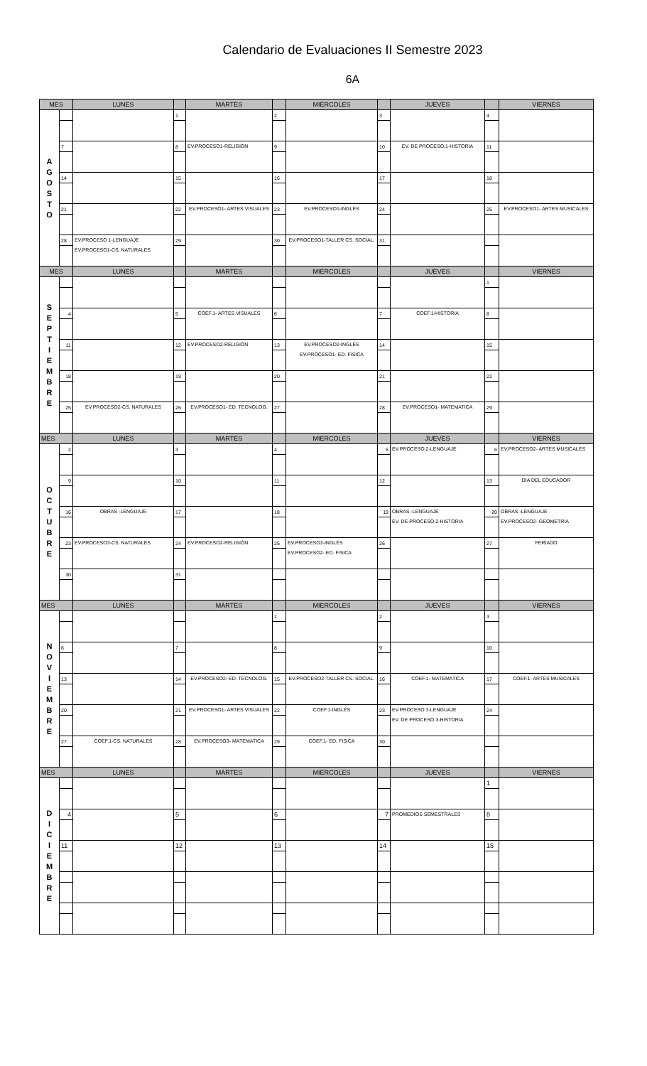Calendario de Evaluaciones II Semestre 2023
6A
| MES | | LUNES | | MARTES | | MIERCOLES | | JUEVES | | VIERNES |
| --- | --- | --- | --- | --- | --- | --- | --- | --- | --- | --- |
| A G O S T O | | | 1 | | 2 | | 3 | | 4 | |
| | 7 | | 8 | EV.PROCESO1-RELIGIÓN | 9 | | 10 | EV. DE PROCESO.1-HISTORIA | 11 | |
| | 14 | | 15 | | 16 | | 17 | | 18 | |
| | 21 | | 22 | EV.PROCESO1- ARTES VISUALES | 23 | EV.PROCESO1-INGLÉS | 24 | | 25 | EV.PROCESO1- ARTES MUSICALES |
| | 28 | EV.PROCESO 1-LENGUAJE EV.PROCESO1-CS. NATURALES | 29 | | 30 | EV.PROCESO1-TALLER CS. SOCIAL. | 31 | | | |
| MES | | LUNES | | MARTES | | MIERCOLES | | JUEVES | | VIERNES |
| S E P T I E M B R E | | | | | | | | | 1 | |
| | 4 | | 5 | COEF.1- ARTES VISUALES | 6 | | 7 | COEF.1-HISTORIA | 8 | |
| | 11 | | 12 | EV.PROCESO2-RELIGIÓN | 13 | EV.PROCESO2-INGLÉS EV.PROCESO1- ED. FISICA | 14 | | 15 | |
| | 18 | | 19 | | 20 | | 21 | | 22 | |
| | 25 | EV.PROCESO2-CS. NATURALES | 26 | EV.PROCESO1- ED. TECNOLOG. | 27 | | 28 | EV.PROCESO1- MATEMATICA | 29 | |
| MES | | LUNES | | MARTES | | MIERCOLES | | JUEVES | | VIERNES |
| O C T U B R E | 2 | | 3 | | 4 | | 5 | EV.PROCESO 2-LENGUAJE | 6 | EV.PROCESO2- ARTES MUSICALES |
| | 9 | | 10 | | 11 | | 12 | | 13 | DÍA DEL EDUCADOR |
| | 16 | OBRAS -LENGUAJE | 17 | | 18 | | 19 | OBRAS -LENGUAJE EV. DE PROCESO.2-HISTORIA | 20 | OBRAS -LENGUAJE EV.PROCESO2- GEOMETRÍA |
| | 23 | EV.PROCESO3-CS. NATURALES | 24 | EV.PROCESO2-RELIGIÓN | 25 | EV.PROCESO3-INGLÉS EV.PROCESO2- ED. FISICA | 26 | | 27 | FERIADO |
| | 30 | | 31 | | | | | | | |
| MES | | LUNES | | MARTES | | MIERCOLES | | JUEVES | | VIERNES |
| N O V I E M B R E | | | | | 1 | | 2 | | 3 | |
| | 6 | | 7 | | 8 | | 9 | | 10 | |
| | 13 | | 14 | EV.PROCESO2- ED. TECNOLOG. | 15 | EV.PROCESO2-TALLER CS. SOCIAL. | 16 | COEF.1- MATEMATICA | 17 | COEF.1- ARTES MUSICALES |
| | 20 | | 21 | EV.PROCESO1- ARTES VISUALES | 22 | COEF.1-INGLÉS | 23 | EV.PROCESO 3-LENGUAJE EV. DE PROCESO.3-HISTORIA | 24 | |
| | 27 | COEF.1-CS. NATURALES | 28 | EV.PROCESO3- MATEMATICA | 29 | COEF.1- ED. FISICA | 30 | | | |
| MES | | LUNES | | MARTES | | MIERCOLES | | JUEVES | | VIERNES |
| D I C I E M B R E | | | | | | | | | 1 | |
| | 4 | | 5 | | 6 | | 7 | PROMEDIOS SEMESTRALES | 8 | |
| | 11 | | 12 | | 13 | | 14 | | 15 | |